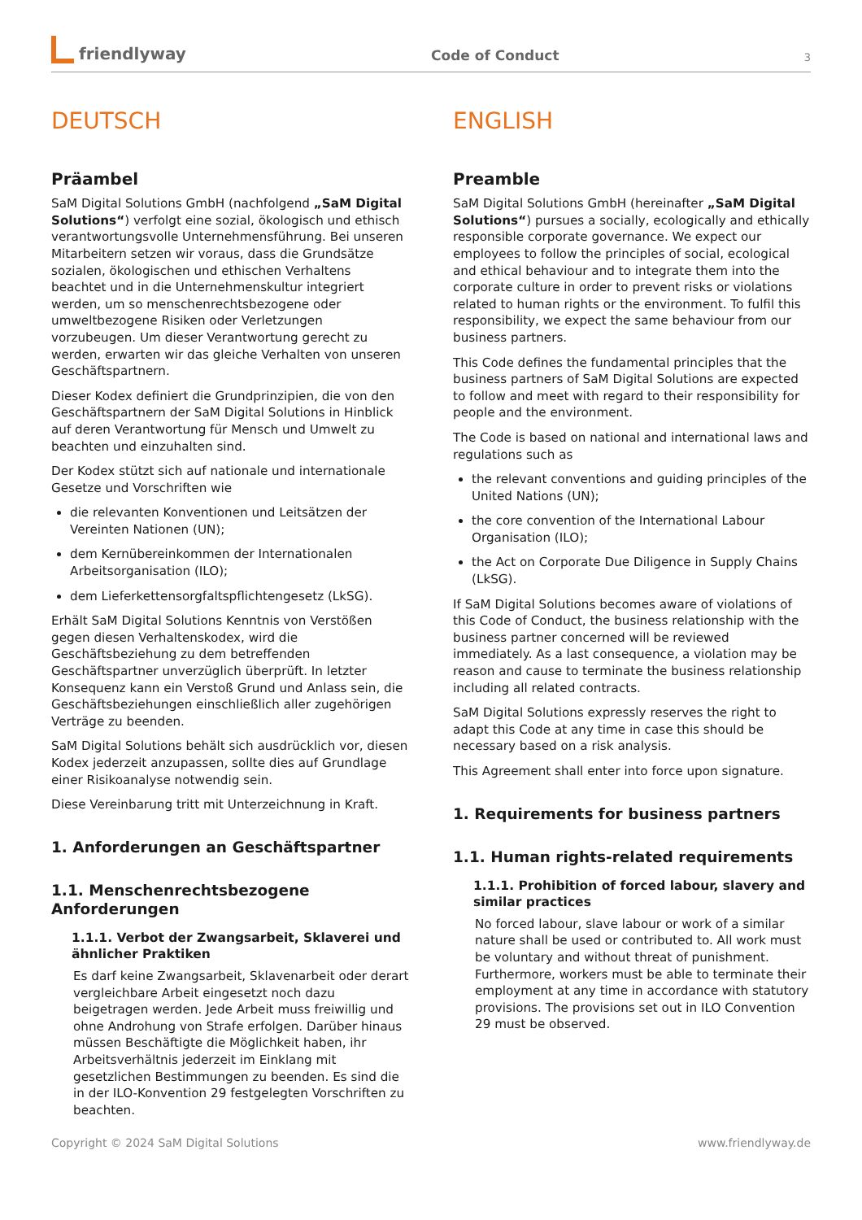friendlyway
Code of Conduct
3
DEUTSCH
Präambel
SaM Digital Solutions GmbH (nachfolgend „SaM Digital Solutions“) verfolgt eine sozial, ökologisch und ethisch verantwortungsvolle Unternehmensführung. Bei unseren Mitarbeitern setzen wir voraus, dass die Grundsätze sozialen, ökologischen und ethischen Verhaltens beachtet und in die Unternehmenskultur integriert werden, um so menschenrechtsbezogene oder umweltbezogene Risiken oder Verletzungen vorzubeugen. Um dieser Verantwortung gerecht zu werden, erwarten wir das gleiche Verhalten von unseren Geschäftspartnern.
Dieser Kodex definiert die Grundprinzipien, die von den Geschäftspartnern der SaM Digital Solutions in Hinblick auf deren Verantwortung für Mensch und Umwelt zu beachten und einzuhalten sind.
Der Kodex stützt sich auf nationale und internationale Gesetze und Vorschriften wie
die relevanten Konventionen und Leitsätzen der Vereinten Nationen (UN);
dem Kernübereinkommen der Internationalen Arbeitsorganisation (ILO);
dem Lieferkettensorgfaltspflichtengesetz (LkSG).
Erhält SaM Digital Solutions Kenntnis von Verstößen gegen diesen Verhaltenskodex, wird die Geschäftsbeziehung zu dem betreffenden Geschäftspartner unverzüglich überprüft. In letzter Konsequenz kann ein Verstoß Grund und Anlass sein, die Geschäftsbeziehungen einschließlich aller zugehörigen Verträge zu beenden.
SaM Digital Solutions behält sich ausdrücklich vor, diesen Kodex jederzeit anzupassen, sollte dies auf Grundlage einer Risikoanalyse notwendig sein.
Diese Vereinbarung tritt mit Unterzeichnung in Kraft.
1. Anforderungen an Geschäftspartner
1.1. Menschenrechtsbezogene Anforderungen
1.1.1. Verbot der Zwangsarbeit, Sklaverei und ähnlicher Praktiken
Es darf keine Zwangsarbeit, Sklavenarbeit oder derart vergleichbare Arbeit eingesetzt noch dazu beigetragen werden. Jede Arbeit muss freiwillig und ohne Androhung von Strafe erfolgen. Darüber hinaus müssen Beschäftigte die Möglichkeit haben, ihr Arbeitsverhältnis jederzeit im Einklang mit gesetzlichen Bestimmungen zu beenden. Es sind die in der ILO-Konvention 29 festgelegten Vorschriften zu beachten.
ENGLISH
Preamble
SaM Digital Solutions GmbH (hereinafter „SaM Digital Solutions“) pursues a socially, ecologically and ethically responsible corporate governance. We expect our employees to follow the principles of social, ecological and ethical behaviour and to integrate them into the corporate culture in order to prevent risks or violations related to human rights or the environment. To fulfil this responsibility, we expect the same behaviour from our business partners.
This Code defines the fundamental principles that the business partners of SaM Digital Solutions are expected to follow and meet with regard to their responsibility for people and the environment.
The Code is based on national and international laws and regulations such as
the relevant conventions and guiding principles of the United Nations (UN);
the core convention of the International Labour Organisation (ILO);
the Act on Corporate Due Diligence in Supply Chains (LkSG).
If SaM Digital Solutions becomes aware of violations of this Code of Conduct, the business relationship with the business partner concerned will be reviewed immediately. As a last consequence, a violation may be reason and cause to terminate the business relationship including all related contracts.
SaM Digital Solutions expressly reserves the right to adapt this Code at any time in case this should be necessary based on a risk analysis.
This Agreement shall enter into force upon signature.
1. Requirements for business partners
1.1. Human rights-related requirements
1.1.1. Prohibition of forced labour, slavery and similar practices
No forced labour, slave labour or work of a similar nature shall be used or contributed to. All work must be voluntary and without threat of punishment. Furthermore, workers must be able to terminate their employment at any time in accordance with statutory provisions. The provisions set out in ILO Convention 29 must be observed.
Copyright © 2024 SaM Digital Solutions www.friendlyway.de